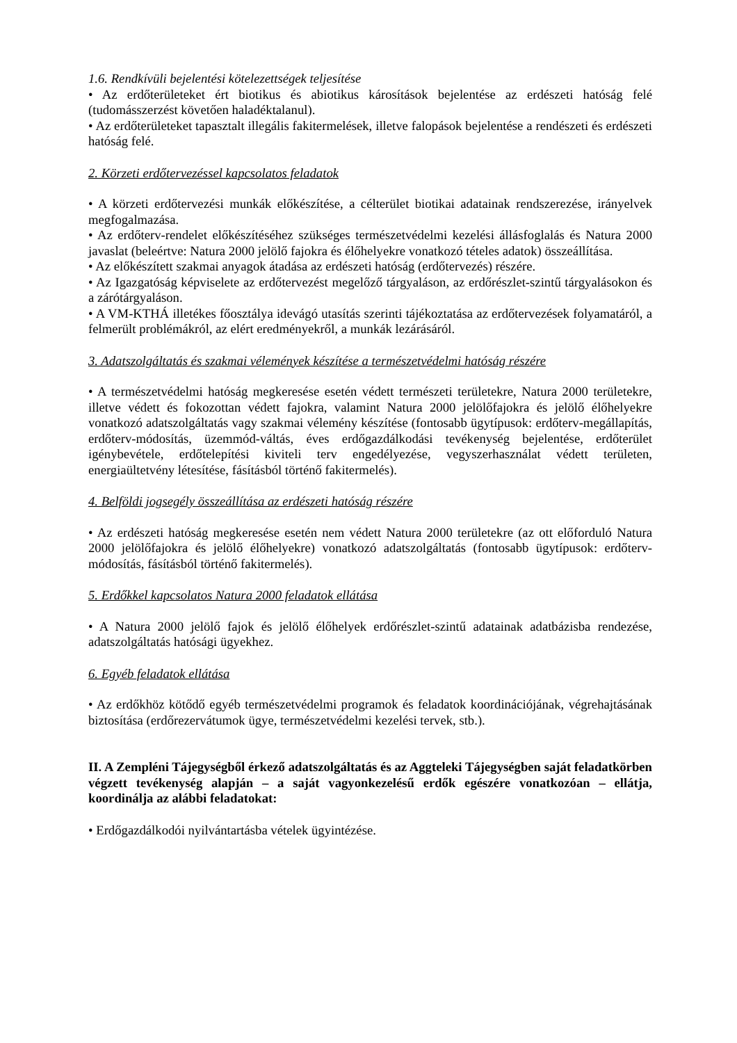1.6. Rendkívüli bejelentési kötelezettségek teljesítése
• Az erdőterületeket ért biotikus és abiotikus károsítások bejelentése az erdészeti hatóság felé (tudomásszerzést követően haladéktalanul).
• Az erdőterületeket tapasztalt illegális fakitermelések, illetve falopások bejelentése a rendészeti és erdészeti hatóság felé.
2. Körzeti erdőtervezéssel kapcsolatos feladatok
• A körzeti erdőtervezési munkák előkészítése, a célterület biotikai adatainak rendszerezése, irányelvek megfogalmazása.
• Az erdőterv-rendelet előkészítéséhez szükséges természetvédelmi kezelési állásfoglalás és Natura 2000 javaslat (beleértve: Natura 2000 jelölő fajokra és élőhelyekre vonatkozó tételes adatok) összeállítása.
• Az előkészített szakmai anyagok átadása az erdészeti hatóság (erdőtervezés) részére.
• Az Igazgatóság képviselete az erdőtervezést megelőző tárgyaláson, az erdőrészlet-szintű tárgyalásokon és a zárótárgyaláson.
• A VM-KTHÁ illetékes főosztálya idevágó utasítás szerinti tájékoztatása az erdőtervezések folyamatáról, a felmerült problémákról, az elért eredményekről, a munkák lezárásáról.
3. Adatszolgáltatás és szakmai vélemények készítése a természetvédelmi hatóság részére
• A természetvédelmi hatóság megkeresése esetén védett természeti területekre, Natura 2000 területekre, illetve védett és fokozottan védett fajokra, valamint Natura 2000 jelölőfajokra és jelölő élőhelyekre vonatkozó adatszolgáltatás vagy szakmai vélemény készítése (fontosabb ügytípusok: erdőterv-megállapítás, erdőterv-módosítás, üzemmód-váltás, éves erdőgazdálkodási tevékenység bejelentése, erdőterület igénybevétele, erdőtelepítési kiviteli terv engedélyezése, vegyszerhasználat védett területen, energiaültetvény létesítése, fásításból történő fakitermelés).
4. Belföldi jogsegély összeállítása az erdészeti hatóság részére
• Az erdészeti hatóság megkeresése esetén nem védett Natura 2000 területekre (az ott előforduló Natura 2000 jelölőfajokra és jelölő élőhelyekre) vonatkozó adatszolgáltatás (fontosabb ügytípusok: erdőterv-módosítás, fásításból történő fakitermelés).
5. Erdőkkel kapcsolatos Natura 2000 feladatok ellátása
• A Natura 2000 jelölő fajok és jelölő élőhelyek erdőrészlet-szintű adatainak adatbázisba rendezése, adatszolgáltatás hatósági ügyekhez.
6. Egyéb feladatok ellátása
• Az erdőkhöz kötődő egyéb természetvédelmi programok és feladatok koordinációjának, végrehajtásának biztosítása (erdőrezervátumok ügye, természetvédelmi kezelési tervek, stb.).
II. A Zempléni Tájegységből érkező adatszolgáltatás és az Aggteleki Tájegységben saját feladatkörben végzett tevékenység alapján – a saját vagyonkezelésű erdők egészére vonatkozóan – ellátja, koordinálja az alábbi feladatokat:
• Erdőgazdálkodói nyilvántartásba vételek ügyintézése.